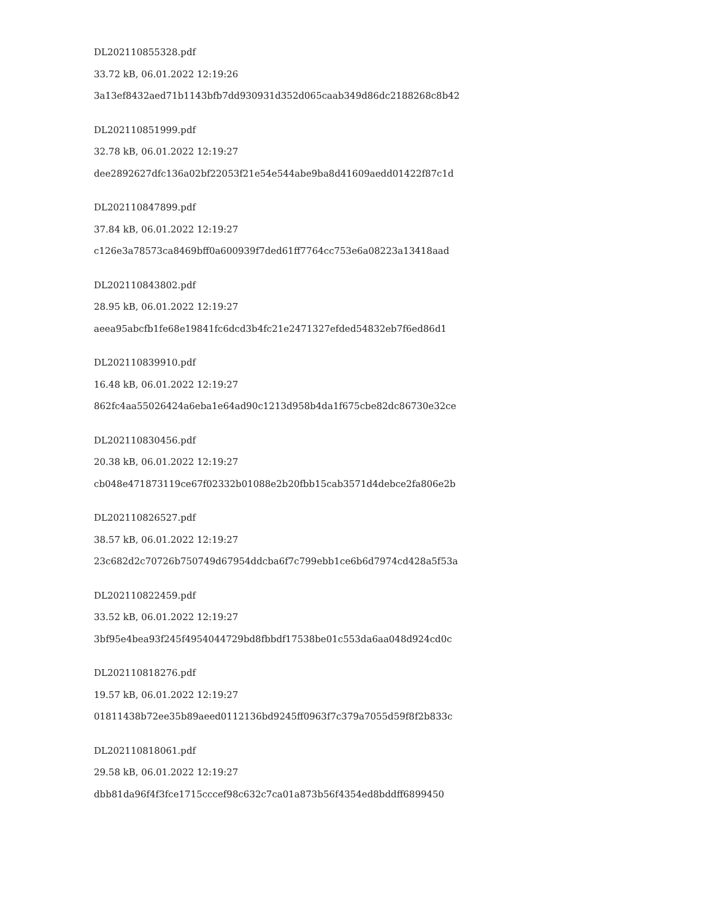DL202110855328.pdf
33.72 kB, 06.01.2022 12:19:26
3a13ef8432aed71b1143bfb7dd930931d352d065caab349d86dc2188268c8b42
DL202110851999.pdf
32.78 kB, 06.01.2022 12:19:27
dee2892627dfc136a02bf22053f21e54e544abe9ba8d41609aedd01422f87c1d
DL202110847899.pdf
37.84 kB, 06.01.2022 12:19:27
c126e3a78573ca8469bff0a600939f7ded61ff7764cc753e6a08223a13418aad
DL202110843802.pdf
28.95 kB, 06.01.2022 12:19:27
aeea95abcfb1fe68e19841fc6dcd3b4fc21e2471327efded54832eb7f6ed86d1
DL202110839910.pdf
16.48 kB, 06.01.2022 12:19:27
862fc4aa55026424a6eba1e64ad90c1213d958b4da1f675cbe82dc86730e32ce
DL202110830456.pdf
20.38 kB, 06.01.2022 12:19:27
cb048e471873119ce67f02332b01088e2b20fbb15cab3571d4debce2fa806e2b
DL202110826527.pdf
38.57 kB, 06.01.2022 12:19:27
23c682d2c70726b750749d67954ddcba6f7c799ebb1ce6b6d7974cd428a5f53a
DL202110822459.pdf
33.52 kB, 06.01.2022 12:19:27
3bf95e4bea93f245f4954044729bd8fbbdf17538be01c553da6aa048d924cd0c
DL202110818276.pdf
19.57 kB, 06.01.2022 12:19:27
01811438b72ee35b89aeed0112136bd9245ff0963f7c379a7055d59f8f2b833c
DL202110818061.pdf
29.58 kB, 06.01.2022 12:19:27
dbb81da96f4f3fce1715cccef98c632c7ca01a873b56f4354ed8bddff6899450